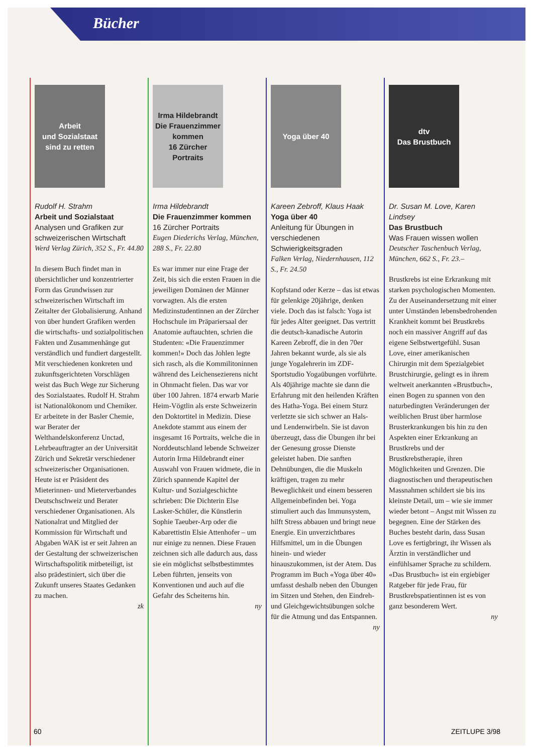Bücher
Arbeit
und Sozialstaat
sind zu retten
Rudolf H. Strahm
Arbeit und Sozialstaat
Analysen und Grafiken zur schweizerischen Wirtschaft
Werd Verlag Zürich, 352 S., Fr. 44.80
In diesem Buch findet man in übersichtlicher und konzentrierter Form das Grundwissen zur schweizerischen Wirtschaft im Zeitalter der Globalisierung. Anhand von über hundert Grafiken werden die wirtschafts- und sozialpolitischen Fakten und Zusammenhänge gut verständlich und fundiert dargestellt. Mit verschiedenen konkreten und zukunftsgerichteten Vorschlägen weist das Buch Wege zur Sicherung des Sozialstaates. Rudolf H. Strahm ist Nationalökonom und Chemiker. Er arbeitete in der Basler Chemie, war Berater der Welthandelskonferenz Unctad, Lehrbeauftragter an der Universität Zürich und Sekretär verschiedener schweizerischer Organisationen. Heute ist er Präsident des Mieterinnen- und Mieterverbandes Deutschschweiz und Berater verschiedener Organisationen. Als Nationalrat und Mitglied der Kommission für Wirtschaft und Abgaben WAK ist er seit Jahren an der Gestaltung der schweizerischen Wirtschaftspolitik mitbeteiligt, ist also prädestiniert, sich über die Zukunft unseres Staates Gedanken zu machen.
zk
Irma Hildebrandt
Die Frauenzimmer kommen
16 Zürcher Portraits
Irma Hildebrandt
Die Frauenzimmer kommen
16 Zürcher Portraits
Eugen Diederichs Verlag, München, 288 S., Fr. 22.80
Es war immer nur eine Frage der Zeit, bis sich die ersten Frauen in die jeweiligen Domänen der Männer vorwagten. Als die ersten Medizinstudentinnen an der Zürcher Hochschule im Präpariersaal der Anatomie auftauchten, schrien die Studenten: «Die Frauenzimmer kommen!» Doch das Johlen legte sich rasch, als die Kommilitoninnen während des Leichensezierens nicht in Ohnmacht fielen. Das war vor über 100 Jahren. 1874 erwarb Marie Heim-Vögtlin als erste Schweizerin den Doktortitel in Medizin. Diese Anekdote stammt aus einem der insgesamt 16 Portraits, welche die in Norddeutschland lebende Schweizer Autorin Irma Hildebrandt einer Auswahl von Frauen widmete, die in Zürich spannende Kapitel der Kultur- und Sozialgeschichte schrieben: Die Dichterin Else Lasker-Schüler, die Künstlerin Sophie Taeuber-Arp oder die Kabarettistin Elsie Attenhofer – um nur einige zu nennen. Diese Frauen zeichnen sich alle dadurch aus, dass sie ein möglichst selbstbestimmtes Leben führten, jenseits von Konventionen und auch auf die Gefahr des Scheiterns hin.
ny
Yoga über 40
Kareen Zebroff, Klaus Haak
Yoga über 40
Anleitung für Übungen in verschiedenen Schwierigkeitsgraden
Falken Verlag, Niedernhausen, 112 S., Fr. 24.50
Kopfstand oder Kerze – das ist etwas für gelenkige 20jährige, denken viele. Doch das ist falsch: Yoga ist für jedes Alter geeignet. Das vertritt die deutsch-kanadische Autorin Kareen Zebroff, die in den 70er Jahren bekannt wurde, als sie als junge Yogalehrerin im ZDF-Sportstudio Yogaübungen vorführte. Als 40jährige machte sie dann die Erfahrung mit den heilenden Kräften des Hatha-Yoga. Bei einem Sturz verletzte sie sich schwer an Hals- und Lendenwirbeln. Sie ist davon überzeugt, dass die Übungen ihr bei der Genesung grosse Dienste geleistet haben. Die sanften Dehnübungen, die die Muskeln kräftigen, tragen zu mehr Beweglichkeit und einem besseren Allgemeinbefinden bei. Yoga stimuliert auch das Immunsystem, hilft Stress abbauen und bringt neue Energie. Ein unverzichtbares Hilfsmittel, um in die Übungen hinein- und wieder hinauszukommen, ist der Atem. Das Programm im Buch «Yoga über 40» umfasst deshalb neben den Übungen im Sitzen und Stehen, den Eindreh- und Gleichgewichtsübungen solche für die Atmung und das Entspannen.
ny
dtv
Das Brustbuch
Dr. Susan M. Love, Karen Lindsey
Das Brustbuch
Was Frauen wissen wollen
Deutscher Taschenbuch Verlag, München, 662 S., Fr. 23.–
Brustkrebs ist eine Erkrankung mit starken psychologischen Momenten. Zu der Auseinandersetzung mit einer unter Umständen lebensbedrohenden Krankheit kommt bei Brustkrebs noch ein massiver Angriff auf das eigene Selbstwertgefühl. Susan Love, einer amerikanischen Chirurgin mit dem Spezialgebiet Brustchirurgie, gelingt es in ihrem weltweit anerkannten «Brustbuch», einen Bogen zu spannen von den naturbedingten Veränderungen der weiblichen Brust über harmlose Brusterkrankungen bis hin zu den Aspekten einer Erkrankung an Brustkrebs und der Brustkrebstherapie, ihren Möglichkeiten und Grenzen. Die diagnostischen und therapeutischen Massnahmen schildert sie bis ins kleinste Detail, um – wie sie immer wieder betont – Angst mit Wissen zu begegnen. Eine der Stärken des Buches besteht darin, dass Susan Love es fertigbringt, ihr Wissen als Ärztin in verständlicher und einfühlsamer Sprache zu schildern. «Das Brustbuch» ist ein ergiebiger Ratgeber für jede Frau, für Brustkrebspatientinnen ist es von ganz besonderem Wert.
ny
60 ZEITLUPE 3/98